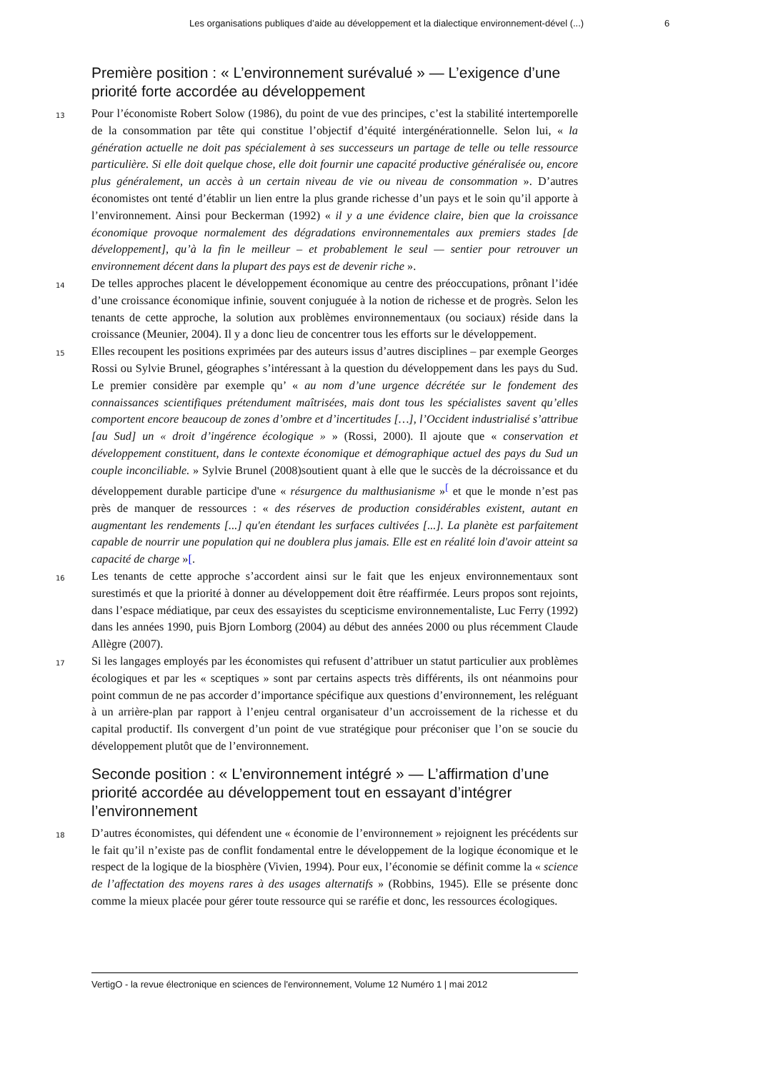Les organisations publiques d’aide au développement et la dialectique environnement-dével (...) 6
Première position : « L’environnement surévalué » — L’exigence d’une priorité forte accordée au développement
13
Pour l’économiste Robert Solow (1986), du point de vue des principes, c’est la stabilité intertemporelle de la consommation par tête qui constitue l’objectif d’équité intergénérationnelle. Selon lui, « la génération actuelle ne doit pas spécialement à ses successeurs un partage de telle ou telle ressource particulière. Si elle doit quelque chose, elle doit fournir une capacité productive généralisée ou, encore plus généralement, un accès à un certain niveau de vie ou niveau de consommation ». D’autres économistes ont tenté d’établir un lien entre la plus grande richesse d’un pays et le soin qu’il apporte à l’environnement. Ainsi pour Beckerman (1992) « il y a une évidence claire, bien que la croissance économique provoque normalement des dégradations environnementales aux premiers stades [de développement], qu’à la fin le meilleur – et probablement le seul — sentier pour retrouver un environnement décent dans la plupart des pays est de devenir riche ».
14
De telles approches placent le développement économique au centre des préoccupations, prônant l’idée d’une croissance économique infinie, souvent conjuguée à la notion de richesse et de progrès. Selon les tenants de cette approche, la solution aux problèmes environnementaux (ou sociaux) réside dans la croissance (Meunier, 2004). Il y a donc lieu de concentrer tous les efforts sur le développement.
15
Elles recoupent les positions exprimées par des auteurs issus d’autres disciplines – par exemple Georges Rossi ou Sylvie Brunel, géographes s’intéressant à la question du développement dans les pays du Sud. Le premier considère par exemple qu’ « au nom d’une urgence décrétée sur le fondement des connaissances scientifiques prétendument maîtrisées, mais dont tous les spécialistes savent qu’elles comportent encore beaucoup de zones d’ombre et d’incertitudes […], l’Occident industrialisé s’attribue [au Sud] un « droit d’ingérence écologique » » (Rossi, 2000). Il ajoute que « conservation et développement constituent, dans le contexte économique et démographique actuel des pays du Sud un couple inconciliable. » Sylvie Brunel (2008)soutient quant à elle que le succès de la décroissance et du développement durable participe d'une « résurgence du malthusianisme »<sup>[</sup> et que le monde n’est pas près de manquer de ressources : « des réserves de production considérables existent, autant en augmentant les rendements [...] qu'en étendant les surfaces cultivées [...]. La planète est parfaitement capable de nourrir une population qui ne doublera plus jamais. Elle est en réalité loin d'avoir atteint sa capacité de charge »[.
16
Les tenants de cette approche s’accordent ainsi sur le fait que les enjeux environnementaux sont surestimés et que la priorité à donner au développement doit être réaffirmée. Leurs propos sont rejoints, dans l’espace médiatique, par ceux des essayistes du scepticisme environnementaliste, Luc Ferry (1992) dans les années 1990, puis Bjorn Lomborg (2004) au début des années 2000 ou plus récemment Claude Allègre (2007).
17
Si les langages employés par les économistes qui refusent d’attribuer un statut particulier aux problèmes écologiques et par les « sceptiques » sont par certains aspects très différents, ils ont néanmoins pour point commun de ne pas accorder d’importance spécifique aux questions d’environnement, les reléguant à un arrière-plan par rapport à l’enjeu central organisateur d’un accroissement de la richesse et du capital productif. Ils convergent d’un point de vue stratégique pour préconiser que l’on se soucie du développement plutôt que de l’environnement.
Seconde position : « L’environnement intégré » — L’affirmation d’une priorité accordée au développement tout en essayant d’intégrer l’environnement
18
D’autres économistes, qui défendent une « économie de l’environnement » rejoignent les précédents sur le fait qu’il n’existe pas de conflit fondamental entre le développement de la logique économique et le respect de la logique de la biosphère (Vivien, 1994). Pour eux, l’économie se définit comme la « science de l’affectation des moyens rares à des usages alternatifs » (Robbins, 1945). Elle se présente donc comme la mieux placée pour gérer toute ressource qui se raréfie et donc, les ressources écologiques.
VertigO - la revue électronique en sciences de l'environnement, Volume 12 Numéro 1 | mai 2012